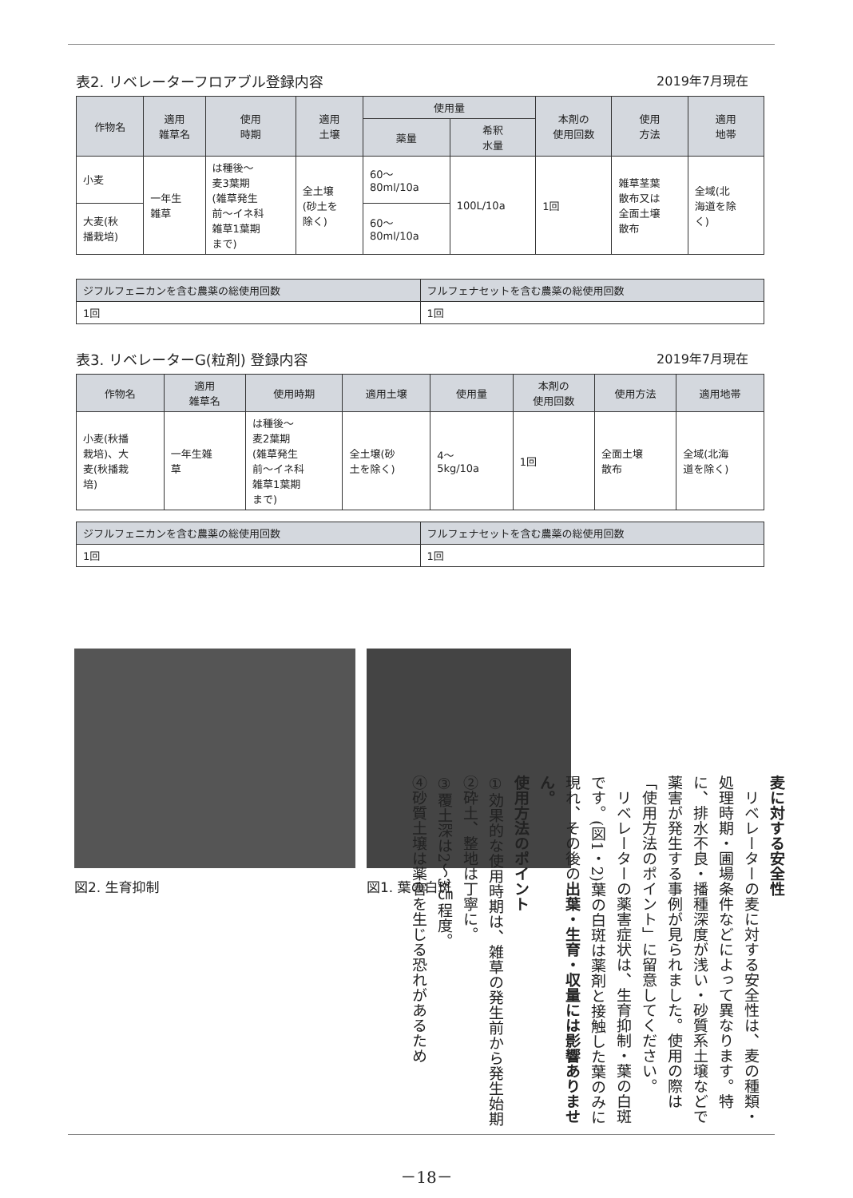表2. リベレーターフロアブル登録内容 2019年7月現在
| 作物名 | 適用 雑草名 | 使用 時期 | 適用 土壌 | 使用量 | | 本剤の 使用回数 | 使用 方法 | 適用 地帯 |
| --- | --- | --- | --- | --- | --- | --- | --- | --- |
| | | | | 薬量 | 希釈 水量 | | | |
| 小麦 | 一年生 雑草 | は種後～ 麦3葉期 (雑草発生 前～イネ科 雑草1葉期 まで) | 全土壌 (砂土を 除く) | 60～ 80ml/10a | 100L/10a | 1回 | 雑草茎葉 散布又は 全面土壌 散布 | 全域(北 海道を除 く) |
| 大麦(秋 播栽培) | | | | 60～ 80ml/10a | | | | |
| ジフルフェニカンを含む農薬の総使用回数 | フルフェナセットを含む農薬の総使用回数 |
| --- | --- |
| 1回 | 1回 |
表3. リベレーターG(粒剤) 登録内容 2019年7月現在
| 作物名 | 適用 雑草名 | 使用時期 | 適用土壌 | 使用量 | 本剤の 使用回数 | 使用方法 | 適用地帯 |
| --- | --- | --- | --- | --- | --- | --- | --- |
| 小麦(秋播 栽培)、大 麦(秋播栽 培) | 一年生雑 草 | は種後～ 麦2葉期 (雑草発生 前～イネ科 雑草1葉期 まで) | 全土壌(砂 土を除く) | 4～ 5kg/10a | 1回 | 全面土壌 散布 | 全域(北海 道を除く) |
| ジフルフェニカンを含む農薬の総使用回数 | フルフェナセットを含む農薬の総使用回数 |
| --- | --- |
| 1回 | 1回 |
図2. 生育抑制 図1. 葉の白斑
麦に対する安全性
　リベレーターの麦に対する安全性は、麦の種類・処理時期・圃場条件などによって異なります。特に、排水不良・播種深度が浅い・砂質系土壌などで薬害が発生する事例が見られました。使用の際は「使用方法のポイント」に留意してください。
　リベレーターの薬害症状は、生育抑制・葉の白斑です。(図1・2)葉の白斑は薬剤と接触した葉のみに現れ、その後の出葉・生育・収量には影響ありません。
使用方法のポイント
①効果的な使用時期は、雑草の発生前から発生始期
②砕土、整地は丁寧に。
③覆土深は2～3㎝程度。
④砂質土壌は薬害を生じる恐れがあるため
－18－